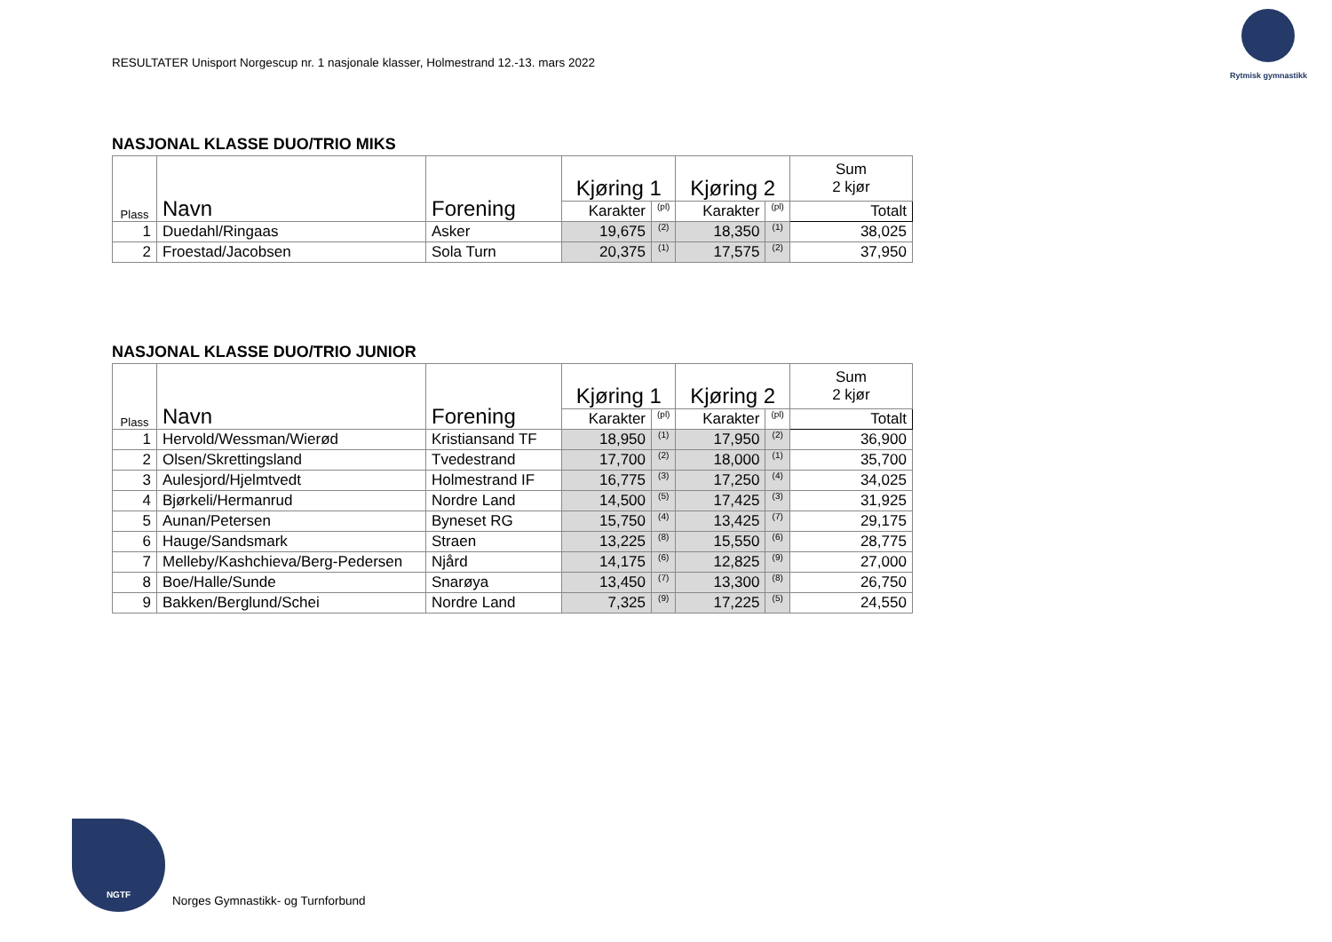RESULTATER Unisport Norgescup nr. 1 nasjonale klasser, Holmestrand 12.-13. mars 2022
Rytmisk gymnastikk
NASJONAL KLASSE DUO/TRIO MIKS
| Plass | Navn | Forening | Kjøring 1 | | Kjøring 2 | | Sum 2 kjør |
| --- | --- | --- | --- | --- | --- | --- | --- |
| | | | Karakter | (pl) | Karakter | (pl) | Totalt |
| 1 | Duedahl/Ringaas | Asker | 19,675 | (2) | 18,350 | (1) | 38,025 |
| 2 | Froestad/Jacobsen | Sola Turn | 20,375 | (1) | 17,575 | (2) | 37,950 |
NASJONAL KLASSE DUO/TRIO JUNIOR
| Plass | Navn | Forening | Kjøring 1 | | Kjøring 2 | | Sum 2 kjør |
| --- | --- | --- | --- | --- | --- | --- | --- |
| | | | Karakter | (pl) | Karakter | (pl) | Totalt |
| 1 | Hervold/Wessman/Wierød | Kristiansand TF | 18,950 | (1) | 17,950 | (2) | 36,900 |
| 2 | Olsen/Skrettingsland | Tvedestrand | 17,700 | (2) | 18,000 | (1) | 35,700 |
| 3 | Aulesjord/Hjelmtvedt | Holmestrand IF | 16,775 | (3) | 17,250 | (4) | 34,025 |
| 4 | Bjørkeli/Hermanrud | Nordre Land | 14,500 | (5) | 17,425 | (3) | 31,925 |
| 5 | Aunan/Petersen | Byneset RG | 15,750 | (4) | 13,425 | (7) | 29,175 |
| 6 | Hauge/Sandsmark | Straen | 13,225 | (8) | 15,550 | (6) | 28,775 |
| 7 | Melleby/Kashchieva/Berg-Pedersen | Njård | 14,175 | (6) | 12,825 | (9) | 27,000 |
| 8 | Boe/Halle/Sunde | Snarøya | 13,450 | (7) | 13,300 | (8) | 26,750 |
| 9 | Bakken/Berglund/Schei | Nordre Land | 7,325 | (9) | 17,225 | (5) | 24,550 |
NGTF
Norges Gymnastikk- og Turnforbund